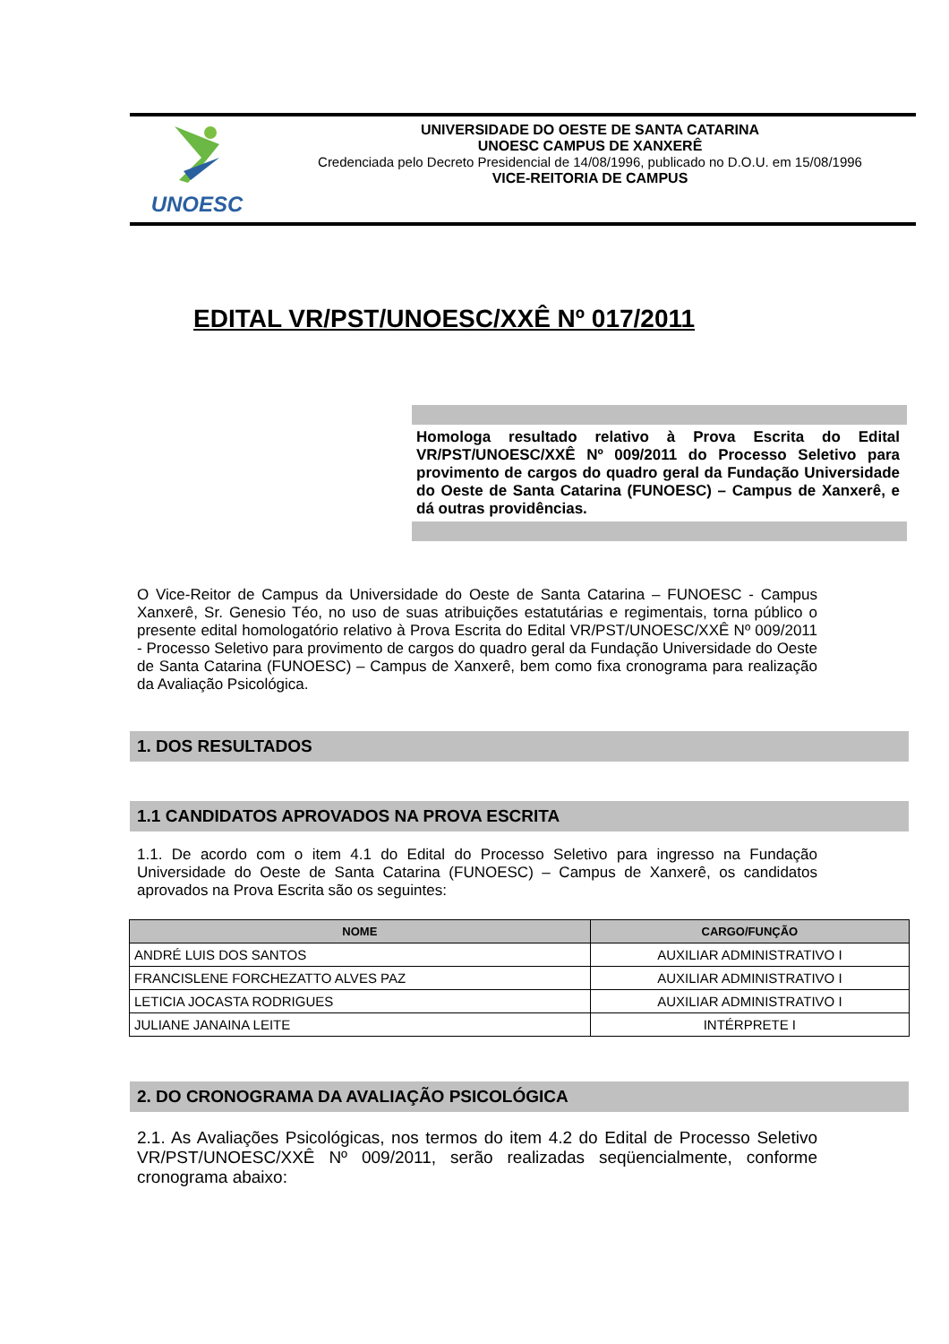UNOESC
UNIVERSIDADE DO OESTE DE SANTA CATARINA
UNOESC CAMPUS DE XANXERÊ
Credenciada pelo Decreto Presidencial de 14/08/1996, publicado no D.O.U. em 15/08/1996
VICE-REITORIA DE CAMPUS
EDITAL VR/PST/UNOESC/XXÊ Nº 017/2011
Homologa resultado relativo à Prova Escrita do Edital VR/PST/UNOESC/XXÊ Nº 009/2011 do Processo Seletivo para provimento de cargos do quadro geral da Fundação Universidade do Oeste de Santa Catarina (FUNOESC) – Campus de Xanxerê, e dá outras providências.
O Vice-Reitor de Campus da Universidade do Oeste de Santa Catarina – FUNOESC - Campus Xanxerê, Sr. Genesio Téo, no uso de suas atribuições estatutárias e regimentais, torna público o presente edital homologatório relativo à Prova Escrita do Edital VR/PST/UNOESC/XXÊ Nº 009/2011 - Processo Seletivo para provimento de cargos do quadro geral da Fundação Universidade do Oeste de Santa Catarina (FUNOESC) – Campus de Xanxerê, bem como fixa cronograma para realização da Avaliação Psicológica.
1. DOS RESULTADOS
1.1 CANDIDATOS APROVADOS NA PROVA ESCRITA
1.1. De acordo com o item 4.1 do Edital do Processo Seletivo para ingresso na Fundação Universidade do Oeste de Santa Catarina (FUNOESC) – Campus de Xanxerê, os candidatos aprovados na Prova Escrita são os seguintes:
| NOME | CARGO/FUNÇÃO |
| --- | --- |
| ANDRÉ LUIS DOS SANTOS | AUXILIAR ADMINISTRATIVO I |
| FRANCISLENE FORCHEZATTO ALVES PAZ | AUXILIAR ADMINISTRATIVO I |
| LETICIA JOCASTA RODRIGUES | AUXILIAR ADMINISTRATIVO I |
| JULIANE JANAINA LEITE | INTÉRPRETE I |
2. DO CRONOGRAMA DA AVALIAÇÃO PSICOLÓGICA
2.1. As Avaliações Psicológicas, nos termos do item 4.2 do Edital de Processo Seletivo VR/PST/UNOESC/XXÊ Nº 009/2011, serão realizadas seqüencialmente, conforme cronograma abaixo: